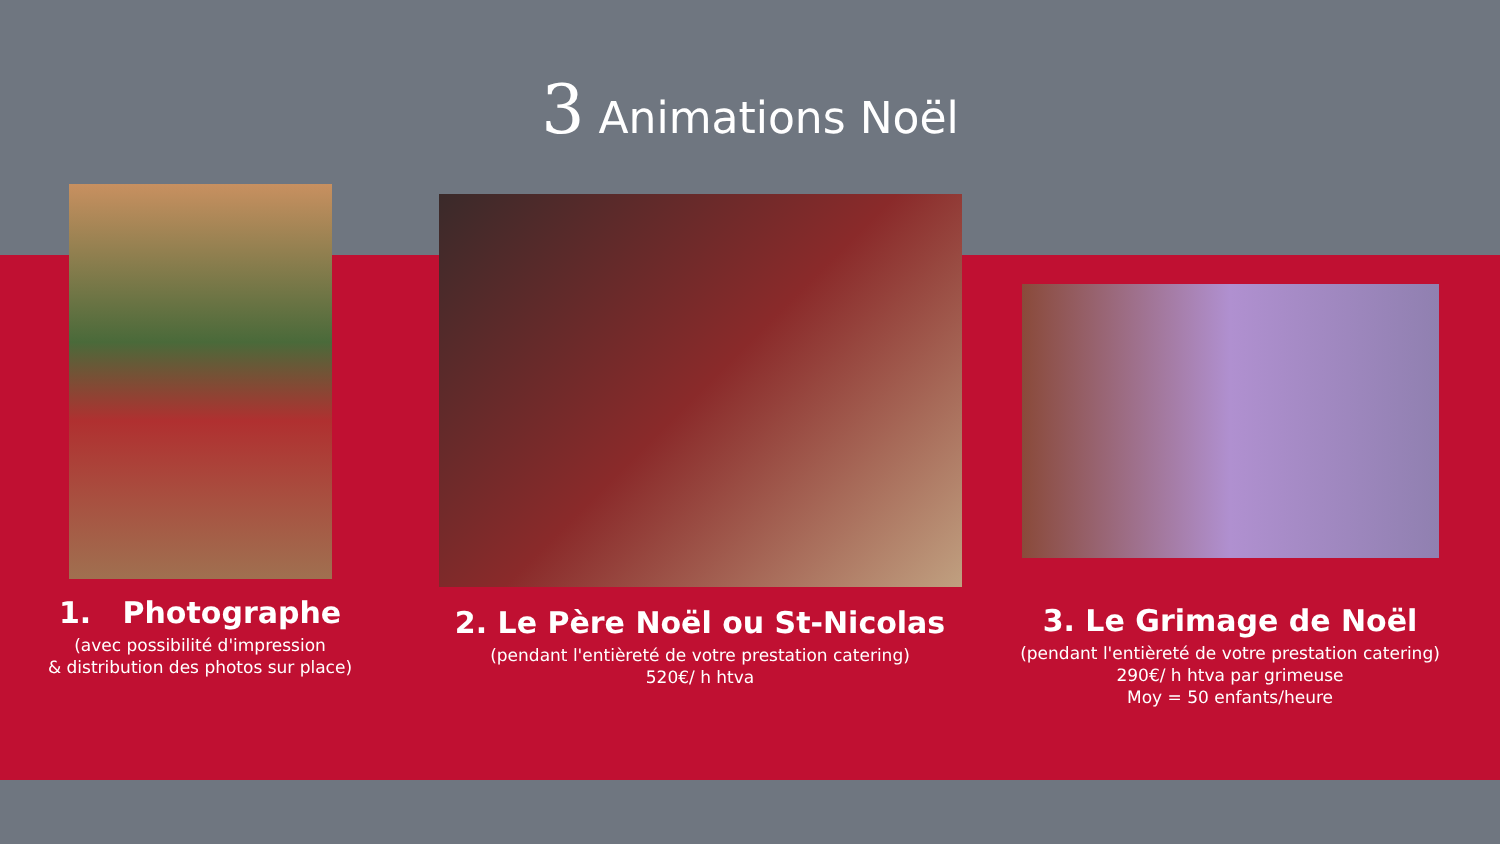3 Animations Noël
1. Photographe
(avec possibilité d'impression
& distribution des photos sur place)
2. Le Père Noël ou St-Nicolas
(pendant l'entièreté de votre prestation catering)
520€/ h htva
3. Le Grimage de Noël
(pendant l'entièreté de votre prestation catering)
290€/ h htva par grimeuse
Moy = 50 enfants/heure